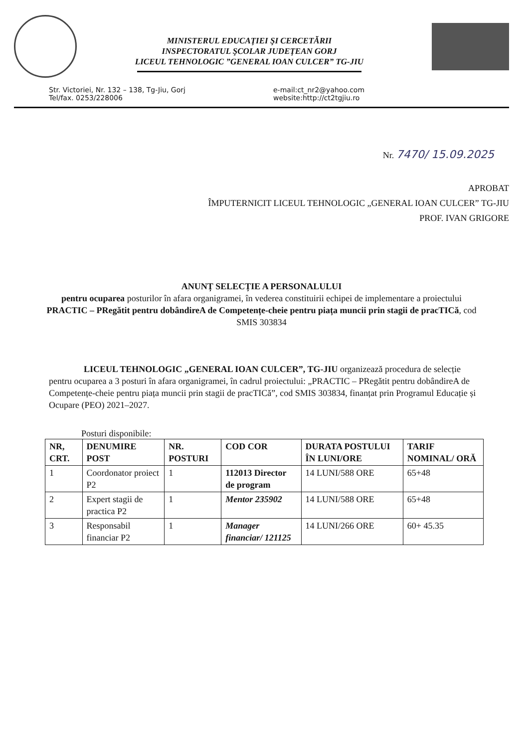MINISTERUL EDUCAŢIEI ŞI CERCETĂRII
INSPECTORATUL ŞCOLAR JUDEŢEAN GORJ
LICEUL TEHNOLOGIC ”GENERAL IOAN CULCER” TG-JIU
Str. Victoriei, Nr. 132 – 138, Tg-Jiu, Gorj
Tel/fax. 0253/228006
e-mail:ct_nr2@yahoo.com
website:http://ct2tgjiu.ro
Nr. 7470/ 15.09.2025
APROBAT
ÎMPUTERNICIT LICEUL TEHNOLOGIC „GENERAL IOAN CULCER” TG-JIU
PROF. IVAN GRIGORE
ANUNȚ SELECȚIE A PERSONALULUI
pentru ocuparea posturilor în afara organigramei, în vederea constituirii echipei de implementare a proiectului
PRACTIC – PRegătit pentru dobândireA de Competențe-cheie pentru piața muncii prin stagii de pracTICă, cod SMIS 303834
LICEUL TEHNOLOGIC „GENERAL IOAN CULCER”, TG-JIU organizează procedura de selecție pentru ocuparea a 3 posturi în afara organigramei, în cadrul proiectului: „PRACTIC – PRegătit pentru dobândireA de Competențe-cheie pentru piața muncii prin stagii de pracTICă”, cod SMIS 303834, finanțat prin Programul Educație și Ocupare (PEO) 2021–2027.
Posturi disponibile:
| NR, CRT. | DENUMIRE POST | NR. POSTURI | COD COR | DURATA POSTULUI ÎN LUNI/ORE | TARIF NOMINAL/ ORĂ |
| --- | --- | --- | --- | --- | --- |
| 1 | Coordonator proiect P2 | 1 | 112013 Director de program | 14 LUNI/588 ORE | 65+48 |
| 2 | Expert stagii de practica P2 | 1 | Mentor 235902 | 14 LUNI/588 ORE | 65+48 |
| 3 | Responsabil financiar P2 | 1 | Manager financiar/ 121125 | 14 LUNI/266 ORE | 60+ 45.35 |